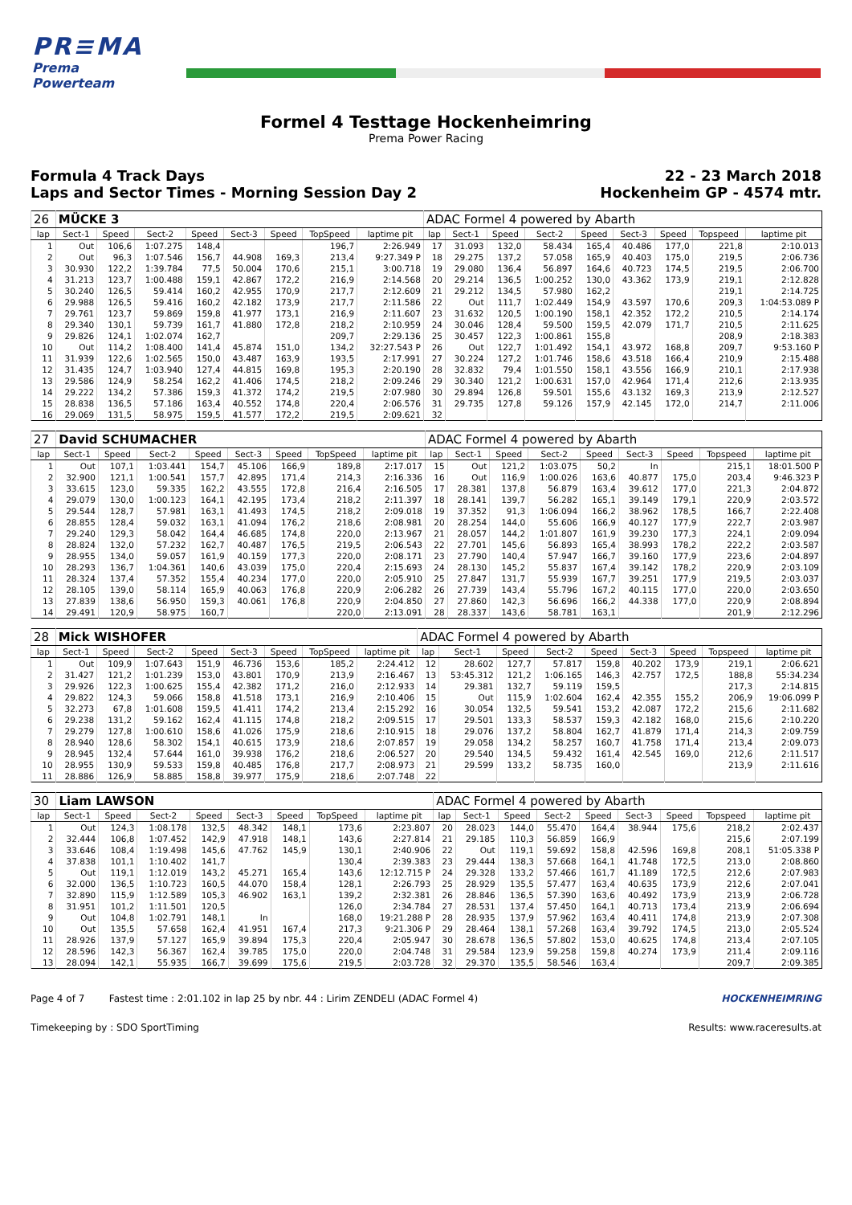PR≡MA
Prema Powerteam
Formel 4 Testtage Hockenheimring
Prema Power Racing
Formula 4 Track Days
Laps and Sector Times - Morning Session Day 2
22 - 23 March 2018
Hockenheim GP - 4574 mtr.
| 26 | MÜCKE 3 | | | | | | | | ADAC Formel 4 powered by Abarth | | | | | | | | |
| lap | Sect-1 | Speed | Sect-2 | Speed | Sect-3 | Speed | TopSpeed | laptime pit | lap | Sect-1 | Speed | Sect-2 | Speed | Sect-3 | Speed | Topspeed | laptime pit |
| 1 | Out | 106,6 | 1:07.275 | 148,4 | | | 196,7 | 2:26.949 | 17 | 31.093 | 132,0 | 58.434 | 165,4 | 40.486 | 177,0 | 221,8 | 2:10.013 |
| 2 | Out | 96,3 | 1:07.546 | 156,7 | 44.908 | 169,3 | 213,4 | 9:27.349 P | 18 | 29.275 | 137,2 | 57.058 | 165,9 | 40.403 | 175,0 | 219,5 | 2:06.736 |
| 3 | 30.930 | 122,2 | 1:39.784 | 77,5 | 50.004 | 170,6 | 215,1 | 3:00.718 | 19 | 29.080 | 136,4 | 56.897 | 164,6 | 40.723 | 174,5 | 219,5 | 2:06.700 |
| 4 | 31.213 | 123,7 | 1:00.488 | 159,1 | 42.867 | 172,2 | 216,9 | 2:14.568 | 20 | 29.214 | 136,5 | 1:00.252 | 130,0 | 43.362 | 173,9 | 219,1 | 2:12.828 |
| 5 | 30.240 | 126,5 | 59.414 | 160,2 | 42.955 | 170,9 | 217,7 | 2:12.609 | 21 | 29.212 | 134,5 | 57.980 | 162,2 | | | 219,1 | 2:14.725 |
| 6 | 29.988 | 126,5 | 59.416 | 160,2 | 42.182 | 173,9 | 217,7 | 2:11.586 | 22 | Out | 111,7 | 1:02.449 | 154,9 | 43.597 | 170,6 | 209,3 | 1:04:53.089 P |
| 7 | 29.761 | 123,7 | 59.869 | 159,8 | 41.977 | 173,1 | 216,9 | 2:11.607 | 23 | 31.632 | 120,5 | 1:00.190 | 158,1 | 42.352 | 172,2 | 210,5 | 2:14.174 |
| 8 | 29.340 | 130,1 | 59.739 | 161,7 | 41.880 | 172,8 | 218,2 | 2:10.959 | 24 | 30.046 | 128,4 | 59.500 | 159,5 | 42.079 | 171,7 | 210,5 | 2:11.625 |
| 9 | 29.826 | 124,1 | 1:02.074 | 162,7 | | | 209,7 | 2:29.136 | 25 | 30.457 | 122,3 | 1:00.861 | 155,8 | | | 208,9 | 2:18.383 |
| 10 | Out | 114,2 | 1:08.400 | 141,4 | 45.874 | 151,0 | 134,2 | 32:27.543 P | 26 | Out | 122,7 | 1:01.492 | 154,1 | 43.972 | 168,8 | 209,7 | 9:53.160 P |
| 11 | 31.939 | 122,6 | 1:02.565 | 150,0 | 43.487 | 163,9 | 193,5 | 2:17.991 | 27 | 30.224 | 127,2 | 1:01.746 | 158,6 | 43.518 | 166,4 | 210,9 | 2:15.488 |
| 12 | 31.435 | 124,7 | 1:03.940 | 127,4 | 44.815 | 169,8 | 195,3 | 2:20.190 | 28 | 32.832 | 79,4 | 1:01.550 | 158,1 | 43.556 | 166,9 | 210,1 | 2:17.938 |
| 13 | 29.586 | 124,9 | 58.254 | 162,2 | 41.406 | 174,5 | 218,2 | 2:09.246 | 29 | 30.340 | 121,2 | 1:00.631 | 157,0 | 42.964 | 171,4 | 212,6 | 2:13.935 |
| 14 | 29.222 | 134,2 | 57.386 | 159,3 | 41.372 | 174,2 | 219,5 | 2:07.980 | 30 | 29.894 | 126,8 | 59.501 | 155,6 | 43.132 | 169,3 | 213,9 | 2:12.527 |
| 15 | 28.838 | 136,5 | 57.186 | 163,4 | 40.552 | 174,8 | 220,4 | 2:06.576 | 31 | 29.735 | 127,8 | 59.126 | 157,9 | 42.145 | 172,0 | 214,7 | 2:11.006 |
| 16 | 29.069 | 131,5 | 58.975 | 159,5 | 41.577 | 172,2 | 219,5 | 2:09.621 | 32 | | | | | | | | |
| 27 | David SCHUMACHER | | | | | | | | ADAC Formel 4 powered by Abarth | | | | | | | | |
| lap | Sect-1 | Speed | Sect-2 | Speed | Sect-3 | Speed | TopSpeed | laptime pit | lap | Sect-1 | Speed | Sect-2 | Speed | Sect-3 | Speed | Topspeed | laptime pit |
| 1 | Out | 107,1 | 1:03.441 | 154,7 | 45.106 | 166,9 | 189,8 | 2:17.017 | 15 | Out | 121,2 | 1:03.075 | 50,2 | In | | 215,1 | 18:01.500 P |
| 2 | 32.900 | 121,1 | 1:00.541 | 157,7 | 42.895 | 171,4 | 214,3 | 2:16.336 | 16 | Out | 116,9 | 1:00.026 | 163,6 | 40.877 | 175,0 | 203,4 | 9:46.323 P |
| 3 | 33.615 | 123,0 | 59.335 | 162,2 | 43.555 | 172,8 | 216,4 | 2:16.505 | 17 | 28.381 | 137,8 | 56.879 | 163,4 | 39.612 | 177,0 | 221,3 | 2:04.872 |
| 4 | 29.079 | 130,0 | 1:00.123 | 164,1 | 42.195 | 173,4 | 218,2 | 2:11.397 | 18 | 28.141 | 139,7 | 56.282 | 165,1 | 39.149 | 179,1 | 220,9 | 2:03.572 |
| 5 | 29.544 | 128,7 | 57.981 | 163,1 | 41.493 | 174,5 | 218,2 | 2:09.018 | 19 | 37.352 | 91,3 | 1:06.094 | 166,2 | 38.962 | 178,5 | 166,7 | 2:22.408 |
| 6 | 28.855 | 128,4 | 59.032 | 163,1 | 41.094 | 176,2 | 218,6 | 2:08.981 | 20 | 28.254 | 144,0 | 55.606 | 166,9 | 40.127 | 177,9 | 222,7 | 2:03.987 |
| 7 | 29.240 | 129,3 | 58.042 | 164,4 | 46.685 | 174,8 | 220,0 | 2:13.967 | 21 | 28.057 | 144,2 | 1:01.807 | 161,9 | 39.230 | 177,3 | 224,1 | 2:09.094 |
| 8 | 28.824 | 132,0 | 57.232 | 162,7 | 40.487 | 176,5 | 219,5 | 2:06.543 | 22 | 27.701 | 145,6 | 56.893 | 165,4 | 38.993 | 178,2 | 222,2 | 2:03.587 |
| 9 | 28.955 | 134,0 | 59.057 | 161,9 | 40.159 | 177,3 | 220,0 | 2:08.171 | 23 | 27.790 | 140,4 | 57.947 | 166,7 | 39.160 | 177,9 | 223,6 | 2:04.897 |
| 10 | 28.293 | 136,7 | 1:04.361 | 140,6 | 43.039 | 175,0 | 220,4 | 2:15.693 | 24 | 28.130 | 145,2 | 55.837 | 167,4 | 39.142 | 178,2 | 220,9 | 2:03.109 |
| 11 | 28.324 | 137,4 | 57.352 | 155,4 | 40.234 | 177,0 | 220,0 | 2:05.910 | 25 | 27.847 | 131,7 | 55.939 | 167,7 | 39.251 | 177,9 | 219,5 | 2:03.037 |
| 12 | 28.105 | 139,0 | 58.114 | 165,9 | 40.063 | 176,8 | 220,9 | 2:06.282 | 26 | 27.739 | 143,4 | 55.796 | 167,2 | 40.115 | 177,0 | 220,0 | 2:03.650 |
| 13 | 27.839 | 138,6 | 56.950 | 159,3 | 40.061 | 176,8 | 220,9 | 2:04.850 | 27 | 27.860 | 142,3 | 56.696 | 166,2 | 44.338 | 177,0 | 220,9 | 2:08.894 |
| 14 | 29.491 | 120,9 | 58.975 | 160,7 | | | 220,0 | 2:13.091 | 28 | 28.337 | 143,6 | 58.781 | 163,1 | | | 201,9 | 2:12.296 |
| 28 | Mick WISHOFER | | | | | | | | ADAC Formel 4 powered by Abarth | | | | | | | | |
| lap | Sect-1 | Speed | Sect-2 | Speed | Sect-3 | Speed | TopSpeed | laptime pit | lap | Sect-1 | Speed | Sect-2 | Speed | Sect-3 | Speed | Topspeed | laptime pit |
| 1 | Out | 109,9 | 1:07.643 | 151,9 | 46.736 | 153,6 | 185,2 | 2:24.412 | 12 | 28.602 | 127,7 | 57.817 | 159,8 | 40.202 | 173,9 | 219,1 | 2:06.621 |
| 2 | 31.427 | 121,2 | 1:01.239 | 153,0 | 43.801 | 170,9 | 213,9 | 2:16.467 | 13 | 53:45.312 | 121,2 | 1:06.165 | 146,3 | 42.757 | 172,5 | 188,8 | 55:34.234 |
| 3 | 29.926 | 122,3 | 1:00.625 | 155,4 | 42.382 | 171,2 | 216,0 | 2:12.933 | 14 | 29.381 | 132,7 | 59.119 | 159,5 | | | 217,3 | 2:14.815 |
| 4 | 29.822 | 124,3 | 59.066 | 158,8 | 41.518 | 173,1 | 216,9 | 2:10.406 | 15 | Out | 115,9 | 1:02.604 | 162,4 | 42.355 | 155,2 | 206,9 | 19:06.099 P |
| 5 | 32.273 | 67,8 | 1:01.608 | 159,5 | 41.411 | 174,2 | 213,4 | 2:15.292 | 16 | 30.054 | 132,5 | 59.541 | 153,2 | 42.087 | 172,2 | 215,6 | 2:11.682 |
| 6 | 29.238 | 131,2 | 59.162 | 162,4 | 41.115 | 174,8 | 218,2 | 2:09.515 | 17 | 29.501 | 133,3 | 58.537 | 159,3 | 42.182 | 168,0 | 215,6 | 2:10.220 |
| 7 | 29.279 | 127,8 | 1:00.610 | 158,6 | 41.026 | 175,9 | 218,6 | 2:10.915 | 18 | 29.076 | 137,2 | 58.804 | 162,7 | 41.879 | 171,4 | 214,3 | 2:09.759 |
| 8 | 28.940 | 128,6 | 58.302 | 154,1 | 40.615 | 173,9 | 218,6 | 2:07.857 | 19 | 29.058 | 134,2 | 58.257 | 160,7 | 41.758 | 171,4 | 213,4 | 2:09.073 |
| 9 | 28.945 | 132,4 | 57.644 | 161,0 | 39.938 | 176,2 | 218,6 | 2:06.527 | 20 | 29.540 | 134,5 | 59.432 | 161,4 | 42.545 | 169,0 | 212,6 | 2:11.517 |
| 10 | 28.955 | 130,9 | 59.533 | 159,8 | 40.485 | 176,8 | 217,7 | 2:08.973 | 21 | 29.599 | 133,2 | 58.735 | 160,0 | | | 213,9 | 2:11.616 |
| 11 | 28.886 | 126,9 | 58.885 | 158,8 | 39.977 | 175,9 | 218,6 | 2:07.748 | 22 | | | | | | | | |
| 30 | Liam LAWSON | | | | | | | | ADAC Formel 4 powered by Abarth | | | | | | | | |
| lap | Sect-1 | Speed | Sect-2 | Speed | Sect-3 | Speed | TopSpeed | laptime pit | lap | Sect-1 | Speed | Sect-2 | Speed | Sect-3 | Speed | Topspeed | laptime pit |
| 1 | Out | 124,3 | 1:08.178 | 132,5 | 48.342 | 148,1 | 173,6 | 2:23.807 | 20 | 28.023 | 144,0 | 55.470 | 164,4 | 38.944 | 175,6 | 218,2 | 2:02.437 |
| 2 | 32.444 | 106,8 | 1:07.452 | 142,9 | 47.918 | 148,1 | 143,6 | 2:27.814 | 21 | 29.185 | 110,3 | 56.859 | 166,9 | | | 215,6 | 2:07.199 |
| 3 | 33.646 | 108,4 | 1:19.498 | 145,6 | 47.762 | 145,9 | 130,1 | 2:40.906 | 22 | Out | 119,1 | 59.692 | 158,8 | 42.596 | 169,8 | 208,1 | 51:05.338 P |
| 4 | 37.838 | 101,1 | 1:10.402 | 141,7 | | | 130,4 | 2:39.383 | 23 | 29.444 | 138,3 | 57.668 | 164,1 | 41.748 | 172,5 | 213,0 | 2:08.860 |
| 5 | Out | 119,1 | 1:12.019 | 143,2 | 45.271 | 165,4 | 143,6 | 12:12.715 P | 24 | 29.328 | 133,2 | 57.466 | 161,7 | 41.189 | 172,5 | 212,6 | 2:07.983 |
| 6 | 32.000 | 136,5 | 1:10.723 | 160,5 | 44.070 | 158,4 | 128,1 | 2:26.793 | 25 | 28.929 | 135,5 | 57.477 | 163,4 | 40.635 | 173,9 | 212,6 | 2:07.041 |
| 7 | 32.890 | 115,9 | 1:12.589 | 105,3 | 46.902 | 163,1 | 139,2 | 2:32.381 | 26 | 28.846 | 136,5 | 57.390 | 163,6 | 40.492 | 173,9 | 213,9 | 2:06.728 |
| 8 | 31.951 | 101,2 | 1:11.501 | 120,5 | | | 126,0 | 2:34.784 | 27 | 28.531 | 137,4 | 57.450 | 164,1 | 40.713 | 173,4 | 213,9 | 2:06.694 |
| 9 | Out | 104,8 | 1:02.791 | 148,1 | In | | 168,0 | 19:21.288 P | 28 | 28.935 | 137,9 | 57.962 | 163,4 | 40.411 | 174,8 | 213,9 | 2:07.308 |
| 10 | Out | 135,5 | 57.658 | 162,4 | 41.951 | 167,4 | 217,3 | 9:21.306 P | 29 | 28.464 | 138,1 | 57.268 | 163,4 | 39.792 | 174,5 | 213,0 | 2:05.524 |
| 11 | 28.926 | 137,9 | 57.127 | 165,9 | 39.894 | 175,3 | 220,4 | 2:05.947 | 30 | 28.678 | 136,5 | 57.802 | 153,0 | 40.625 | 174,8 | 213,4 | 2:07.105 |
| 12 | 28.596 | 142,3 | 56.367 | 162,4 | 39.785 | 175,0 | 220,0 | 2:04.748 | 31 | 29.584 | 123,9 | 59.258 | 159,8 | 40.274 | 173,9 | 211,4 | 2:09.116 |
| 13 | 28.094 | 142,1 | 55.935 | 166,7 | 39.699 | 175,6 | 219,5 | 2:03.728 | 32 | 29.370 | 135,5 | 58.546 | 163,4 | | | 209,7 | 2:09.385 |
Page 4 of 7 Fastest time : 2:01.102 in lap 25 by nbr. 44 : Lirim ZENDELI (ADAC Formel 4)
HOCKENHEIMRING
Timekeeping by : SDO SportTiming
Results: www.raceresults.at